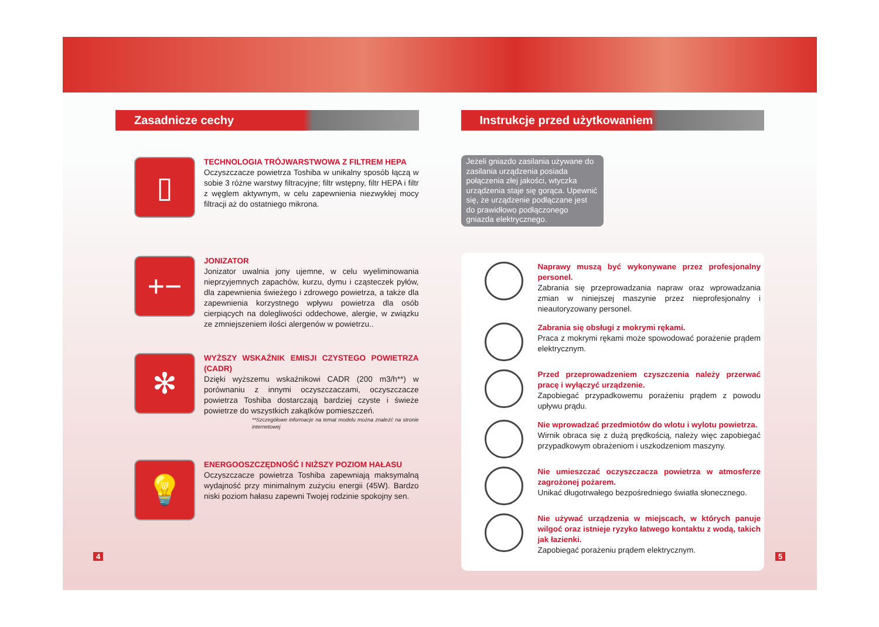Zasadnicze cechy
▯
TECHNOLOGIA TRÓJWARSTWOWA Z FILTREM HEPA
Oczyszczacze powietrza Toshiba w unikalny sposób łączą w sobie 3 różne warstwy filtracyjne; filtr wstępny, filtr HEPA i filtr z węglem aktywnym, w celu zapewnienia niezwykłej mocy filtracji aż do ostatniego mikrona.
+−
JONIZATOR
Jonizator uwalnia jony ujemne, w celu wyeliminowania nieprzyjemnych zapachów, kurzu, dymu i cząsteczek pyłów, dla zapewnienia świeżego i zdrowego powietrza, a także dla zapewnienia korzystnego wpływu powietrza dla osób cierpiących na dolegliwości oddechowe, alergie, w związku ze zmniejszeniem ilości alergenów w powietrzu..
✻
WYŻSZY WSKAŹNIK EMISJI CZYSTEGO POWIETRZA (CADR)
Dzięki wyższemu wskaźnikowi CADR (200 m3/h**) w porównaniu z innymi oczyszczaczami, oczyszczacze powietrza Toshiba dostarczają bardziej czyste i świeże powietrze do wszystkich zakątków pomieszczeń.
**Szczegółowe informacje na temat modelu można znaleźć na stronie internetowej
💡
ENERGOOSZCZĘDNOŚĆ I NIŻSZY POZIOM HAŁASU
Oczyszczacze powietrza Toshiba zapewniają maksymalną wydajność przy minimalnym zużyciu energii (45W). Bardzo niski poziom hałasu zapewni Twojej rodzinie spokojny sen.
Instrukcje przed użytkowaniem
Jeżeli gniazdo zasilania używane do zasilania urządzenia posiada połączenia złej jakości, wtyczka urządzenia staje się gorąca. Upewnić się, że urządzenie podłączane jest do prawidłowo podłączonego gniazda elektrycznego.
Naprawy muszą być wykonywane przez profesjonalny personel.
Zabrania się przeprowadzania napraw oraz wprowadzania zmian w niniejszej maszynie przez nieprofesjonalny i nieautoryzowany personel.
Zabrania się obsługi z mokrymi rękami.
Praca z mokrymi rękami może spowodować porażenie prądem elektrycznym.
Przed przeprowadzeniem czyszczenia należy przerwać pracę i wyłączyć urządzenie.
Zapobiegać przypadkowemu porażeniu prądem z powodu upływu prądu.
Nie wprowadzać przedmiotów do wlotu i wylotu powietrza.
Wirnik obraca się z dużą prędkością, należy więc zapobiegać przypadkowym obrażeniom i uszkodzeniom maszyny.
Nie umieszczać oczyszczacza powietrza w atmosferze zagrożonej pożarem.
Unikać długotrwałego bezpośredniego światła słonecznego.
Nie używać urządzenia w miejscach, w których panuje wilgoć oraz istnieje ryzyko łatwego kontaktu z wodą, takich jak łazienki.
Zapobiegać porażeniu prądem elektrycznym.
4 5